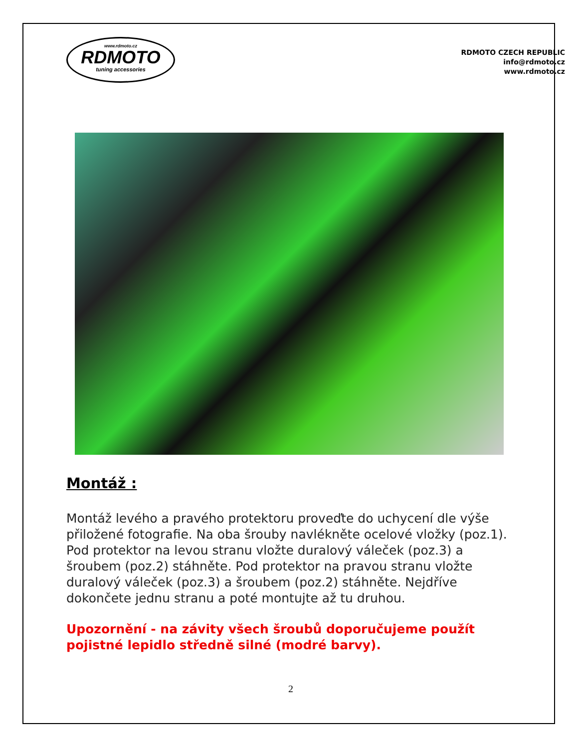www.rdmoto.cz
RDMOTO
tuning accessories
RDMOTO CZECH REPUBLIC
info@rdmoto.cz
www.rdmoto.cz
Montáž :
Montáž levého a pravého protektoru proveďte do uchycení dle výše přiložené fotografie. Na oba šrouby navlékněte ocelové vložky (poz.1). Pod protektor na levou stranu vložte duralový váleček (poz.3) a šroubem (poz.2) stáhněte. Pod protektor na pravou stranu vložte duralový váleček (poz.3) a šroubem (poz.2) stáhněte. Nejdříve dokončete jednu stranu a poté montujte až tu druhou.
Upozornění - na závity všech šroubů doporučujeme použít pojistné lepidlo středně silné (modré barvy).
2